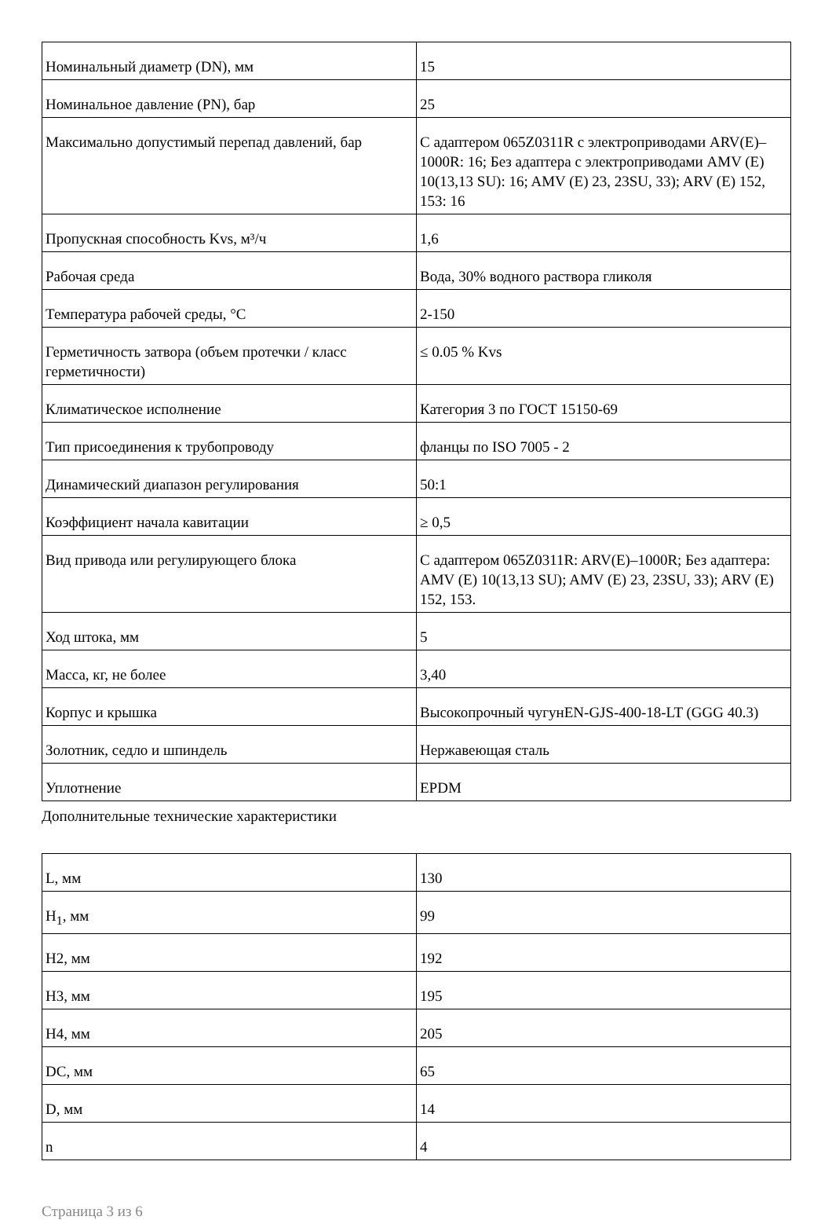| Номинальный диаметр (DN), мм | 15 |
| Номинальное давление (PN), бар | 25 |
| Максимально допустимый перепад давлений, бар | С адаптером 065Z0311R с электроприводами ARV(E)–1000R: 16; Без адаптера с электроприводами AMV (E) 10(13,13 SU): 16; AMV (E) 23, 23SU, 33); ARV (E) 152, 153: 16 |
| Пропускная способность Kvs, м³/ч | 1,6 |
| Рабочая среда | Вода, 30% водного раствора гликоля |
| Температура рабочей среды, °C | 2-150 |
| Герметичность затвора (объем протечки / класс герметичности) | ≤ 0.05 % Kvs |
| Климатическое исполнение | Категория 3 по ГОСТ 15150-69 |
| Тип присоединения к трубопроводу | фланцы по ISO 7005 - 2 |
| Динамический диапазон регулирования | 50:1 |
| Коэффициент начала кавитации | ≥ 0,5 |
| Вид привода или регулирующего блока | С адаптером 065Z0311R: ARV(E)–1000R; Без адаптера: AMV (E) 10(13,13 SU); AMV (E) 23, 23SU, 33); ARV (E) 152, 153. |
| Ход штока, мм | 5 |
| Масса, кг, не более | 3,40 |
| Корпус и крышка | Высокопрочный чугунEN-GJS-400-18-LT (GGG 40.3) |
| Золотник, седло и шпиндель | Нержавеющая сталь |
| Уплотнение | EPDM |
Дополнительные технические характеристики
| L, мм | 130 |
| H<sub>1</sub>, мм | 99 |
| H2, мм | 192 |
| H3, мм | 195 |
| H4, мм | 205 |
| DC, мм | 65 |
| D, мм | 14 |
| n | 4 |
Страница 3 из 6